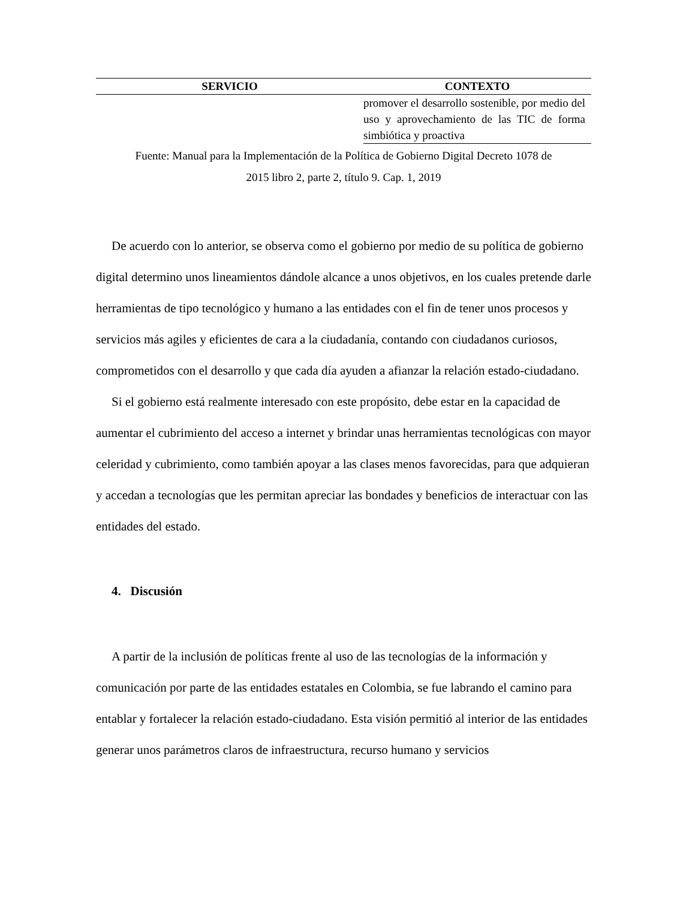| SERVICIO | CONTEXTO |
| --- | --- |
| | promover el desarrollo sostenible, por medio del uso y aprovechamiento de las TIC de forma simbiótica y proactiva |
Fuente: Manual para la Implementación de la Política de Gobierno Digital Decreto 1078 de
2015 libro 2, parte 2, título 9. Cap. 1, 2019
De acuerdo con lo anterior, se observa como el gobierno por medio de su política de gobierno digital determino unos lineamientos dándole alcance a unos objetivos, en los cuales pretende darle herramientas de tipo tecnológico y humano a las entidades con el fin de tener unos procesos y servicios más agiles y eficientes de cara a la ciudadanía, contando con ciudadanos curiosos, comprometidos con el desarrollo y que cada día ayuden a afianzar la relación estado-ciudadano.
Si el gobierno está realmente interesado con este propósito, debe estar en la capacidad de aumentar el cubrimiento del acceso a internet y brindar unas herramientas tecnológicas con mayor celeridad y cubrimiento, como también apoyar a las clases menos favorecidas, para que adquieran y accedan a tecnologías que les permitan apreciar las bondades y beneficios de interactuar con las entidades del estado.
4. Discusión
A partir de la inclusión de políticas frente al uso de las tecnologías de la información y comunicación por parte de las entidades estatales en Colombia, se fue labrando el camino para entablar y fortalecer la relación estado-ciudadano. Esta visión permitió al interior de las entidades generar unos parámetros claros de infraestructura, recurso humano y servicios